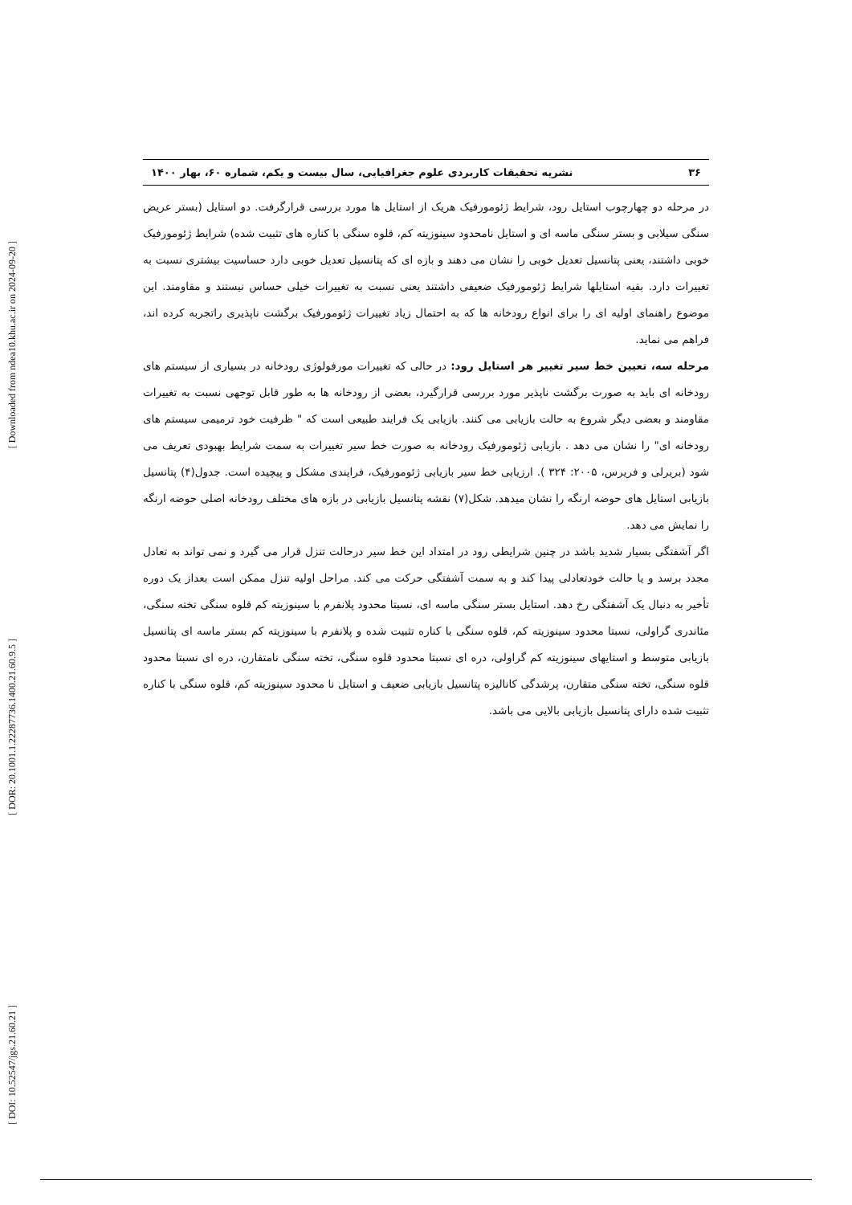[ Downloaded from ndea10.khu.ac.ir on 2024-09-20 ]
[ DOR: 20.1001.1.22287736.1400.21.60.9.5 ]
[ DOI: 10.52547/jgs.21.60.21 ]
۳۶ نشریه تحقیقات کاربردی علوم جغرافیایی، سال بیست و یکم، شماره ۶۰، بهار ۱۴۰۰
در مرحله دو چهارچوب استایل رود، شرایط ژئومورفیک هریک از استایل ها مورد بررسی قرارگرفت. دو استایل (بستر عریض سنگی سیلابی و بستر سنگی ماسه ای و استایل نامحدود سینوزیته کم، قلوه سنگی با کناره های تثبیت شده) شرایط ژئومورفیک خوبی داشتند، یعنی پتانسیل تعدیل خوبی را نشان می دهند و بازه ای که پتانسیل تعدیل خوبی دارد حساسیت بیشتری نسبت به تغییرات دارد. بقیه استایلها شرایط ژئومورفیک ضعیفی داشتند یعنی نسبت به تغییرات خیلی حساس نیستند و مقاومند. این موضوع راهنمای اولیه ای را برای انواع رودخانه ها که به احتمال زیاد تغییرات ژئومورفیک برگشت ناپذیری راتجربه کرده اند، فراهم می نماید.
مرحله سه، تعیین خط سیر تغییر هر استایل رود: در حالی که تغییرات مورفولوژی رودخانه در بسیاری از سیستم های رودخانه ای باید به صورت برگشت ناپذیر مورد بررسی قرارگیرد، بعضی از رودخانه ها به طور قابل توجهی نسبت به تغییرات مقاومند و بعضی دیگر شروع به حالت بازیابی می کنند. بازیابی یک فرایند طبیعی است که " ظرفیت خود ترمیمی سیستم های رودخانه ای" را نشان می دهد . بازیابی ژئومورفیک رودخانه به صورت خط سیر تغییرات به سمت شرایط بهبودی تعریف می شود (بریرلی و فریرس، ۲۰۰۵: ۳۲۴ ). ارزیابی خط سیر بازیابی ژئومورفیک، فرایندی مشکل و پیچیده است. جدول(۴) پتانسیل بازیابی استایل های حوضه ارنگه را نشان میدهد. شکل(۷) نقشه پتانسیل بازیابی در بازه های مختلف رودخانه اصلی حوضه ارنگه را نمایش می دهد.
اگر آشفتگی بسیار شدید باشد در چنین شرایطی رود در امتداد این خط سیر درحالت تنزل قرار می گیرد و نمی تواند به تعادل مجدد برسد و یا حالت خودتعادلی پیدا کند و به سمت آشفتگی حرکت می کند. مراحل اولیه تنزل ممکن است بعداز یک دوره تأخیر به دنبال یک آشفتگی رخ دهد. استایل بستر سنگی ماسه ای، نسبتا محدود پلانفرم با سینوزیته کم قلوه سنگی تخته سنگی، مئاندری گراولی، نسبتا محدود سینوزیته کم، قلوه سنگی با کناره تثبیت شده و پلانفرم با سینوزیته کم بستر ماسه ای پتانسیل بازیابی متوسط و استایهای سینوزیته کم گراولی، دره ای نسبتا محدود قلوه سنگی، تخته سنگی نامتقارن، دره ای نسبتا محدود قلوه سنگی، تخته سنگی متقارن، پرشدگی کانالیزه پتانسیل بازیابی ضعیف و استایل نا محدود سینوزیته کم، قلوه سنگی با کناره تثبیت شده دارای پتانسیل بازیابی بالایی می باشد.